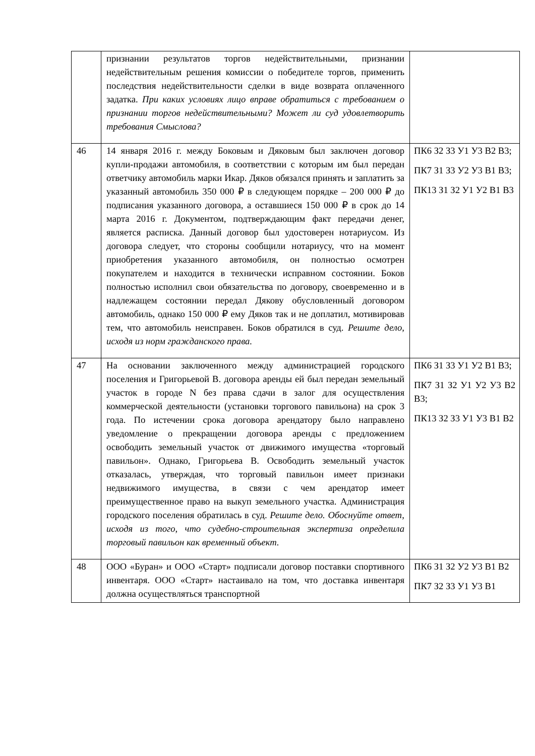| | признании результатов торгов недействительными, признании недействительным решения комиссии о победителе торгов, применить последствия недействительности сделки в виде возврата оплаченного задатка. При каких условиях лицо вправе обратиться с требованием о признании торгов недействительными? Может ли суд удовлетворить требования Смыслова? | |
| 46 | 14 января 2016 г. между Боковым и Дяковым был заключен договор купли-продажи автомобиля, в соответствии с которым им был передан ответчику автомобиль марки Икар. Дяков обязался принять и заплатить за указанный автомобиль 350 000 ₽ в следующем порядке – 200 000 ₽ до подписания указанного договора, а оставшиеся 150 000 ₽ в срок до 14 марта 2016 г. Документом, подтверждающим факт передачи денег, является расписка. Данный договор был удостоверен нотариусом. Из договора следует, что стороны сообщили нотариусу, что на момент приобретения указанного автомобиля, он полностью осмотрен покупателем и находится в технически исправном состоянии. Боков полностью исполнил свои обязательства по договору, своевременно и в надлежащем состоянии передал Дякову обусловленный договором автомобиль, однако 150 000 ₽ ему Дяков так и не доплатил, мотивировав тем, что автомобиль неисправен. Боков обратился в суд. Решите дело, исходя из норм гражданского права. | ПК6 З2 З3 У1 У3 В2 В3; ПК7 З1 З3 У2 У3 В1 В3; ПК13 З1 З2 У1 У2 В1 В3 |
| 47 | На основании заключенного между администрацией городского поселения и Григорьевой В. договора аренды ей был передан земельный участок в городе N без права сдачи в залог для осуществления коммерческой деятельности (установки торгового павильона) на срок 3 года. По истечении срока договора арендатору было направлено уведомление о прекращении договора аренды с предложением освободить земельный участок от движимого имущества «торговый павильон». Однако, Григорьева В. Освободить земельный участок отказалась, утверждая, что торговый павильон имеет признаки недвижимого имущества, в связи с чем арендатор имеет преимущественное право на выкуп земельного участка. Администрация городского поселения обратилась в суд. Решите дело. Обоснуйте ответ, исходя из того, что судебно-строительная экспертиза определила торговый павильон как временный объект. | ПК6 З1 З3 У1 У2 В1 В3; ПК7 З1 З2 У1 У2 У3 В2 В3; ПК13 З2 З3 У1 У3 В1 В2 |
| 48 | ООО «Буран» и ООО «Старт» подписали договор поставки спортивного инвентаря. ООО «Старт» настаивало на том, что доставка инвентаря должна осуществляться транспортной | ПК6 З1 З2 У2 У3 В1 В2 ПК7 З2 З3 У1 У3 В1 |